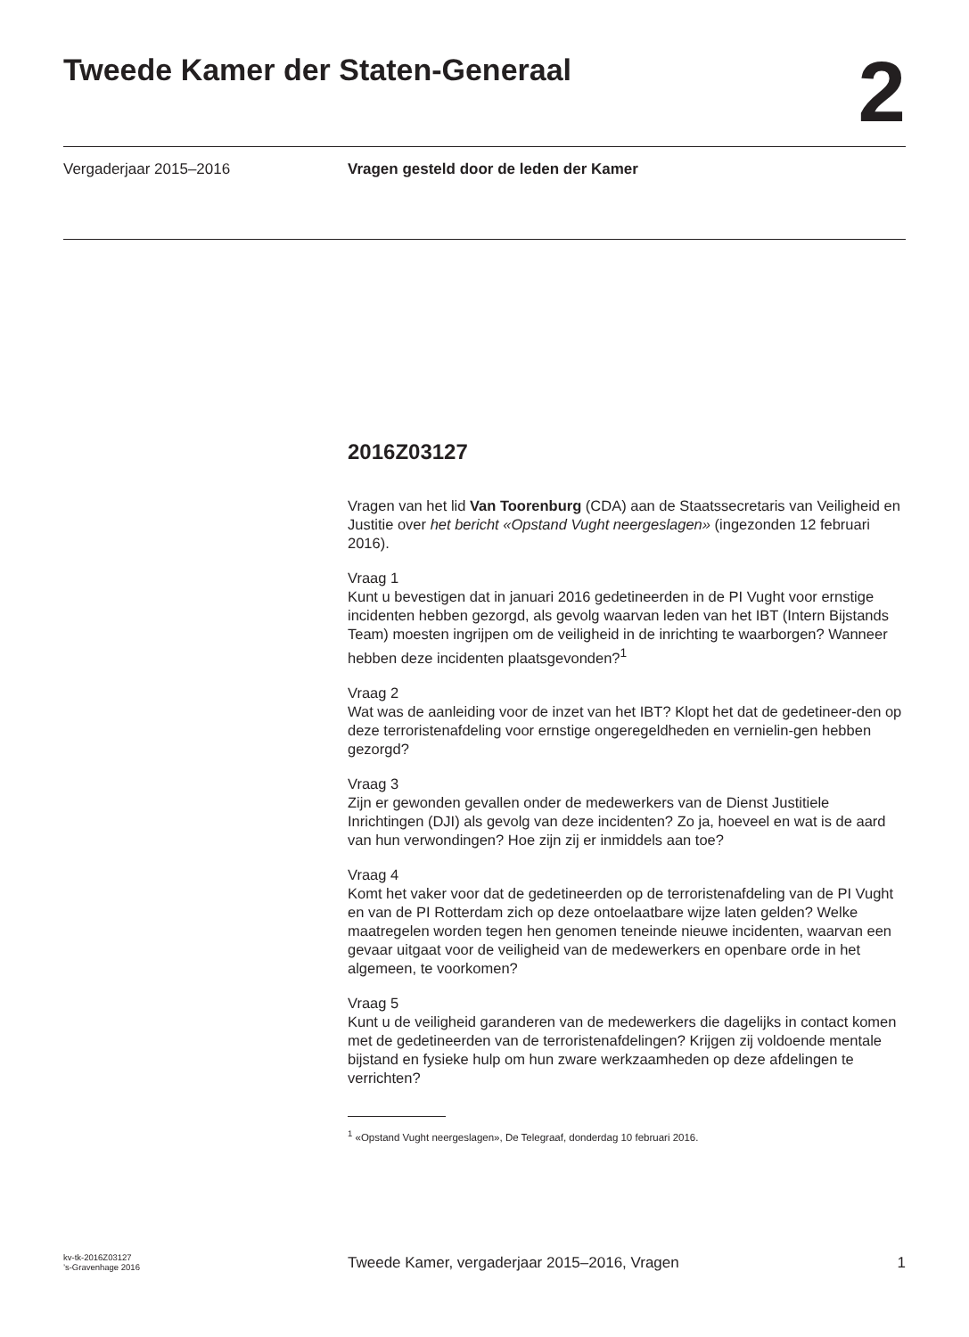Tweede Kamer der Staten-Generaal
2
Vergaderjaar 2015–2016 Vragen gesteld door de leden der Kamer
2016Z03127
Vragen van het lid Van Toorenburg (CDA) aan de Staatssecretaris van Veiligheid en Justitie over het bericht «Opstand Vught neergeslagen» (ingezonden 12 februari 2016).
Vraag 1
Kunt u bevestigen dat in januari 2016 gedetineerden in de PI Vught voor ernstige incidenten hebben gezorgd, als gevolg waarvan leden van het IBT (Intern Bijstands Team) moesten ingrijpen om de veiligheid in de inrichting te waarborgen? Wanneer hebben deze incidenten plaatsgevonden?<sup>1</sup>
Vraag 2
Wat was de aanleiding voor de inzet van het IBT? Klopt het dat de gedetineer-den op deze terroristenafdeling voor ernstige ongeregeldheden en vernielin-gen hebben gezorgd?
Vraag 3
Zijn er gewonden gevallen onder de medewerkers van de Dienst Justitiele Inrichtingen (DJI) als gevolg van deze incidenten? Zo ja, hoeveel en wat is de aard van hun verwondingen? Hoe zijn zij er inmiddels aan toe?
Vraag 4
Komt het vaker voor dat de gedetineerden op de terroristenafdeling van de PI Vught en van de PI Rotterdam zich op deze ontoelaatbare wijze laten gelden? Welke maatregelen worden tegen hen genomen teneinde nieuwe incidenten, waarvan een gevaar uitgaat voor de veiligheid van de medewerkers en openbare orde in het algemeen, te voorkomen?
Vraag 5
Kunt u de veiligheid garanderen van de medewerkers die dagelijks in contact komen met de gedetineerden van de terroristenafdelingen? Krijgen zij voldoende mentale bijstand en fysieke hulp om hun zware werkzaamheden op deze afdelingen te verrichten?
<sup>1</sup> «Opstand Vught neergeslagen», De Telegraaf, donderdag 10 februari 2016.
kv-tk-2016Z03127
’s-Gravenhage 2016
Tweede Kamer, vergaderjaar 2015–2016, Vragen
1